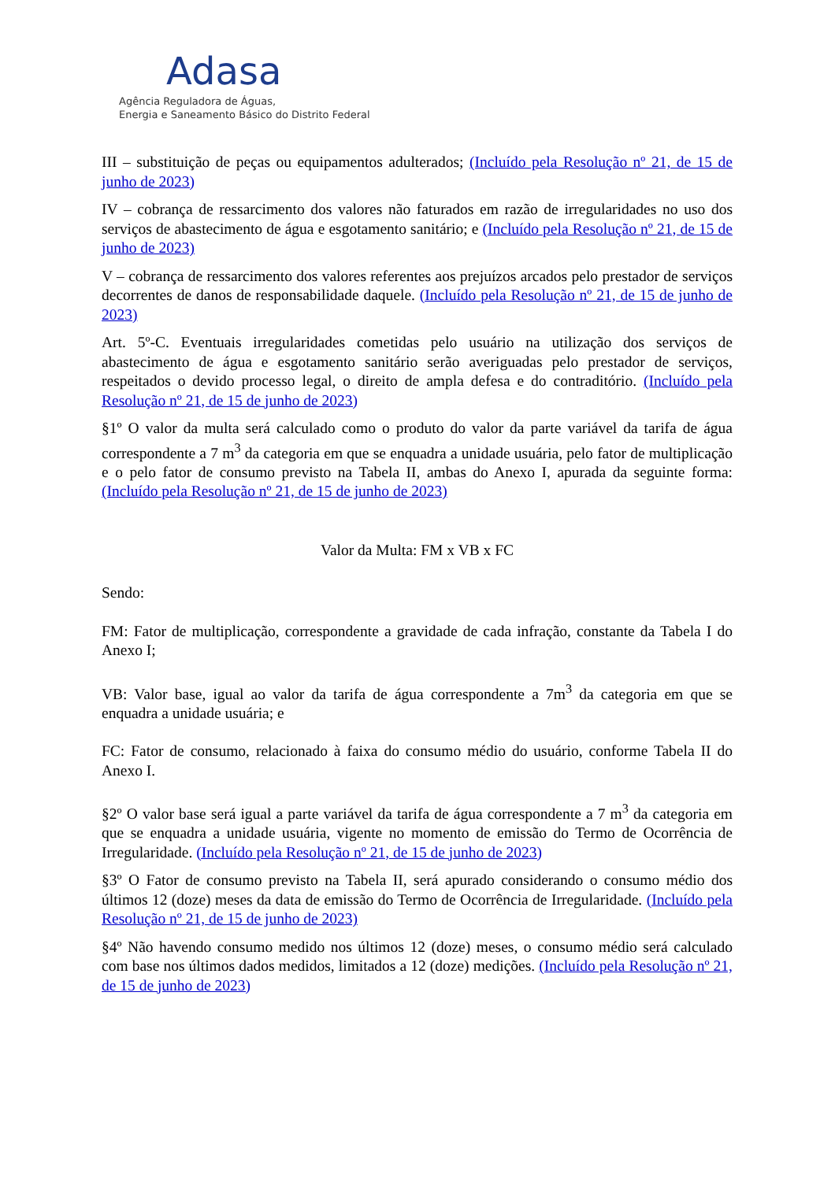Adasa
Agência Reguladora de Águas,
Energia e Saneamento Básico do Distrito Federal
III – substituição de peças ou equipamentos adulterados; (Incluído pela Resolução nº 21, de 15 de junho de 2023)
IV – cobrança de ressarcimento dos valores não faturados em razão de irregularidades no uso dos serviços de abastecimento de água e esgotamento sanitário; e (Incluído pela Resolução nº 21, de 15 de junho de 2023)
V – cobrança de ressarcimento dos valores referentes aos prejuízos arcados pelo prestador de serviços decorrentes de danos de responsabilidade daquele. (Incluído pela Resolução nº 21, de 15 de junho de 2023)
Art. 5º-C. Eventuais irregularidades cometidas pelo usuário na utilização dos serviços de abastecimento de água e esgotamento sanitário serão averiguadas pelo prestador de serviços, respeitados o devido processo legal, o direito de ampla defesa e do contraditório. (Incluído pela Resolução nº 21, de 15 de junho de 2023)
§1º O valor da multa será calculado como o produto do valor da parte variável da tarifa de água correspondente a 7 m<sup>3</sup> da categoria em que se enquadra a unidade usuária, pelo fator de multiplicação e o pelo fator de consumo previsto na Tabela II, ambas do Anexo I, apurada da seguinte forma: (Incluído pela Resolução nº 21, de 15 de junho de 2023)
Valor da Multa: FM x VB x FC
Sendo:
FM: Fator de multiplicação, correspondente a gravidade de cada infração, constante da Tabela I do Anexo I;
VB: Valor base, igual ao valor da tarifa de água correspondente a 7m<sup>3</sup> da categoria em que se enquadra a unidade usuária; e
FC: Fator de consumo, relacionado à faixa do consumo médio do usuário, conforme Tabela II do Anexo I.
§2º O valor base será igual a parte variável da tarifa de água correspondente a 7 m<sup>3</sup> da categoria em que se enquadra a unidade usuária, vigente no momento de emissão do Termo de Ocorrência de Irregularidade. (Incluído pela Resolução nº 21, de 15 de junho de 2023)
§3º O Fator de consumo previsto na Tabela II, será apurado considerando o consumo médio dos últimos 12 (doze) meses da data de emissão do Termo de Ocorrência de Irregularidade. (Incluído pela Resolução nº 21, de 15 de junho de 2023)
§4º Não havendo consumo medido nos últimos 12 (doze) meses, o consumo médio será calculado com base nos últimos dados medidos, limitados a 12 (doze) medições. (Incluído pela Resolução nº 21, de 15 de junho de 2023)